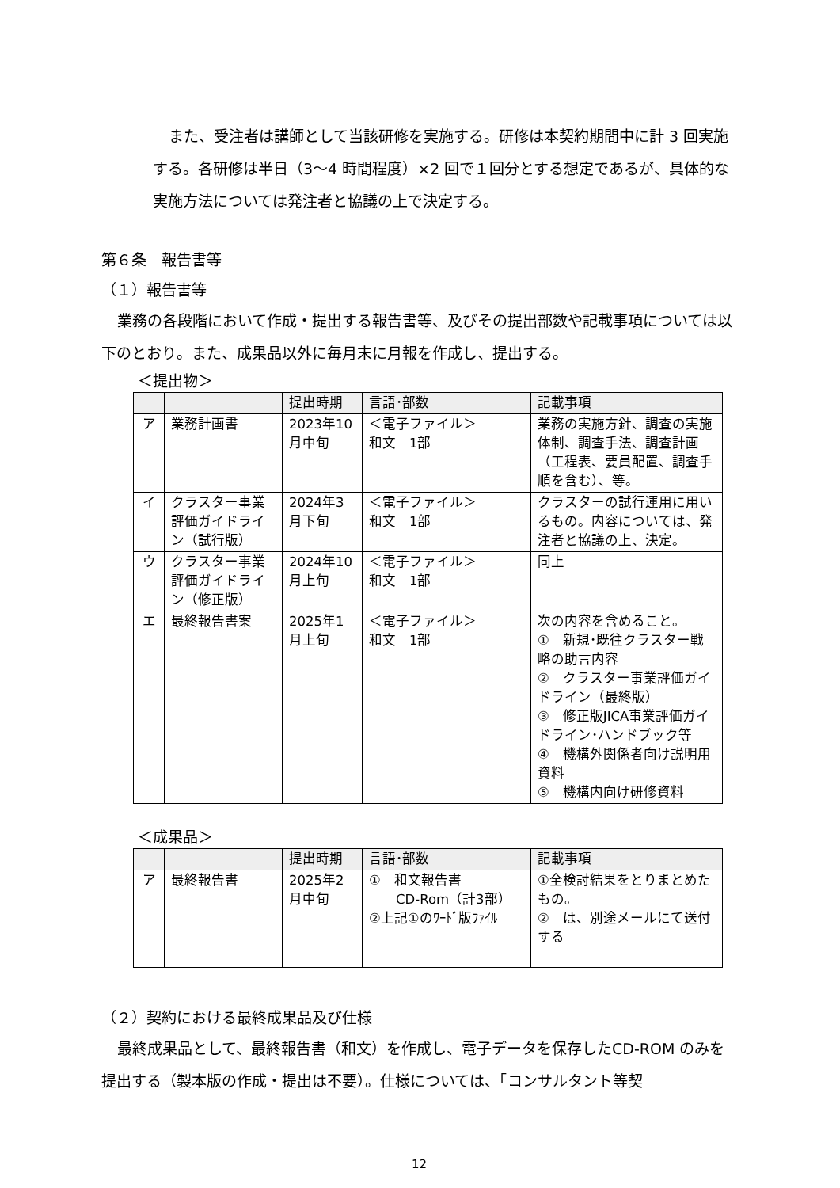また、受注者は講師として当該研修を実施する。研修は本契約期間中に計 3 回実施する。各研修は半日（3〜4 時間程度）×2 回で１回分とする想定であるが、具体的な実施方法については発注者と協議の上で決定する。
第６条　報告書等
（１）報告書等
業務の各段階において作成・提出する報告書等、及びその提出部数や記載事項については以下のとおり。また、成果品以外に毎月末に月報を作成し、提出する。
＜提出物＞
| | | 提出時期 | 言語･部数 | 記載事項 |
| --- | --- | --- | --- | --- |
| ア | 業務計画書 | 2023年10月中旬 | ＜電子ファイル＞ 和文 1部 | 業務の実施方針、調査の実施体制、調査手法、調査計画（工程表、要員配置、調査手順を含む）、等。 |
| イ | クラスター事業評価ガイドライン（試行版） | 2024年3月下旬 | ＜電子ファイル＞ 和文 1部 | クラスターの試行運用に用いるもの。内容については、発注者と協議の上、決定。 |
| ウ | クラスター事業評価ガイドライン（修正版） | 2024年10月上旬 | ＜電子ファイル＞ 和文 1部 | 同上 |
| エ | 最終報告書案 | 2025年1月上旬 | ＜電子ファイル＞ 和文 1部 | 次の内容を含めること。 ① 新規･既往クラスター戦略の助言内容 ② クラスター事業評価ガイドライン（最終版） ③ 修正版JICA事業評価ガイドライン･ハンドブック等 ④ 機構外関係者向け説明用資料 ⑤ 機構内向け研修資料 |
＜成果品＞
| | | 提出時期 | 言語･部数 | 記載事項 |
| --- | --- | --- | --- | --- |
| ア | 最終報告書 | 2025年2月中旬 | ① 和文報告書 CD-Rom（計3部） ②上記①のﾜｰﾄﾞ版ﾌｧｲﾙ | ①全検討結果をとりまとめたもの。 ② は、別途メールにて送付する |
（２）契約における最終成果品及び仕様
最終成果品として、最終報告書（和文）を作成し、電子データを保存したCD-ROM のみを提出する（製本版の作成・提出は不要）。仕様については、「コンサルタント等契
12